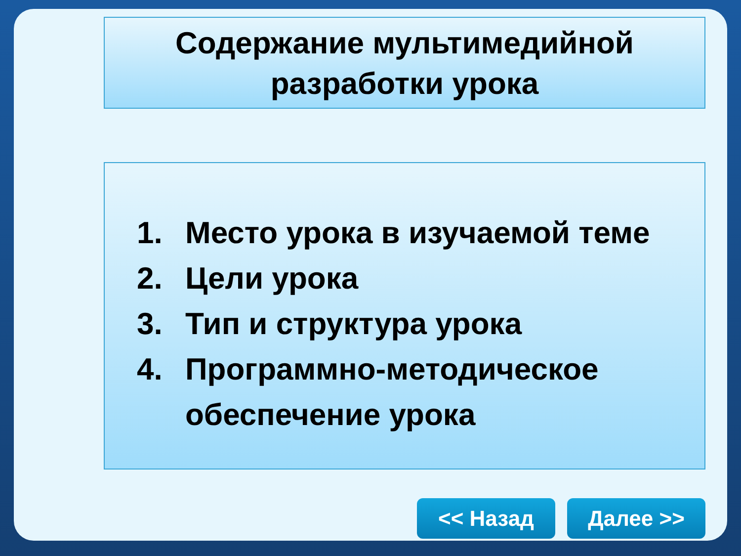Содержание мультимедийной
разработки урока
1. Место урока в изучаемой теме
2. Цели урока
3. Тип и структура урока
4. Программно-методическое обеспечение урока
<< Назад Далее >>